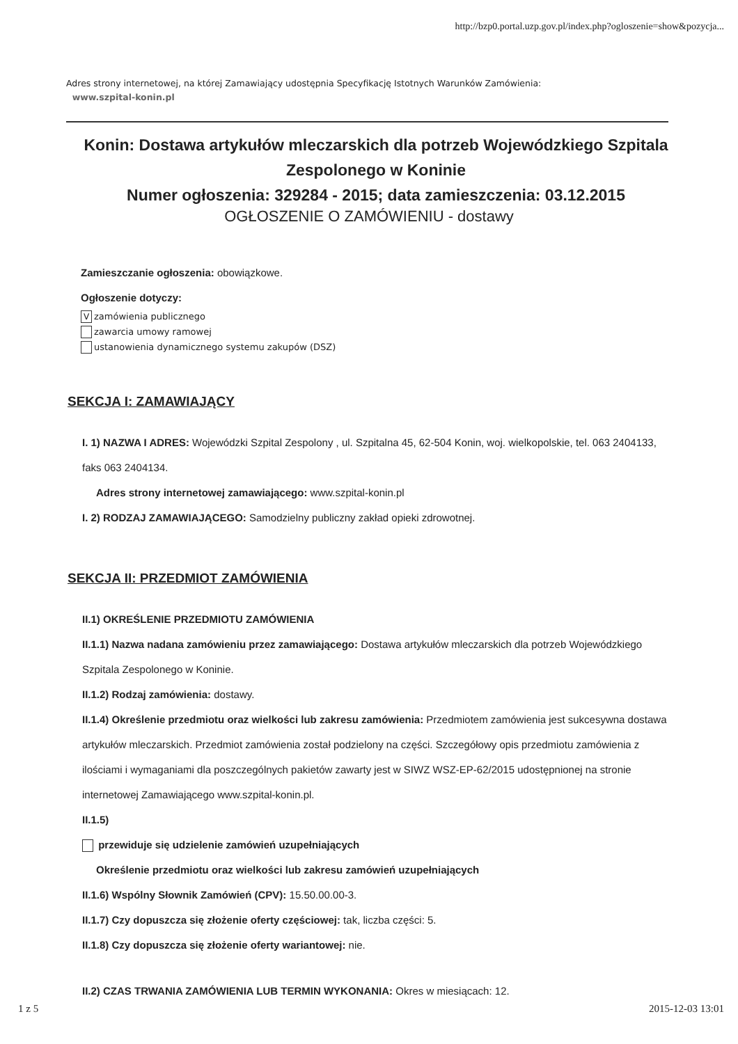http://bzp0.portal.uzp.gov.pl/index.php?ogloszenie=show&pozycja...
Adres strony internetowej, na której Zamawiający udostępnia Specyfikację Istotnych Warunków Zamówienia:
www.szpital-konin.pl
Konin: Dostawa artykułów mleczarskich dla potrzeb Wojewódzkiego Szpitala Zespolonego w Koninie
Numer ogłoszenia: 329284 - 2015; data zamieszczenia: 03.12.2015
OGŁOSZENIE O ZAMÓWIENIU - dostawy
Zamieszczanie ogłoszenia: obowiązkowe.
Ogłoszenie dotyczy:
Vzamówienia publicznego
zawarcia umowy ramowej
ustanowienia dynamicznego systemu zakupów (DSZ)
SEKCJA I: ZAMAWIAJĄCY
I. 1) NAZWA I ADRES: Wojewódzki Szpital Zespolony , ul. Szpitalna 45, 62-504 Konin, woj. wielkopolskie, tel. 063 2404133, faks 063 2404134.
Adres strony internetowej zamawiającego: www.szpital-konin.pl
I. 2) RODZAJ ZAMAWIAJĄCEGO: Samodzielny publiczny zakład opieki zdrowotnej.
SEKCJA II: PRZEDMIOT ZAMÓWIENIA
II.1) OKREŚLENIE PRZEDMIOTU ZAMÓWIENIA
II.1.1) Nazwa nadana zamówieniu przez zamawiającego: Dostawa artykułów mleczarskich dla potrzeb Wojewódzkiego Szpitala Zespolonego w Koninie.
II.1.2) Rodzaj zamówienia: dostawy.
II.1.4) Określenie przedmiotu oraz wielkości lub zakresu zamówienia: Przedmiotem zamówienia jest sukcesywna dostawa artykułów mleczarskich. Przedmiot zamówienia został podzielony na części. Szczegółowy opis przedmiotu zamówienia z ilościami i wymaganiami dla poszczególnych pakietów zawarty jest w SIWZ WSZ-EP-62/2015 udostępnionej na stronie internetowej Zamawiającego www.szpital-konin.pl.
II.1.5)
przewiduje się udzielenie zamówień uzupełniających
Określenie przedmiotu oraz wielkości lub zakresu zamówień uzupełniających
II.1.6) Wspólny Słownik Zamówień (CPV): 15.50.00.00-3.
II.1.7) Czy dopuszcza się złożenie oferty częściowej: tak, liczba części: 5.
II.1.8) Czy dopuszcza się złożenie oferty wariantowej: nie.
II.2) CZAS TRWANIA ZAMÓWIENIA LUB TERMIN WYKONANIA: Okres w miesiącach: 12.
1 z 5 2015-12-03 13:01